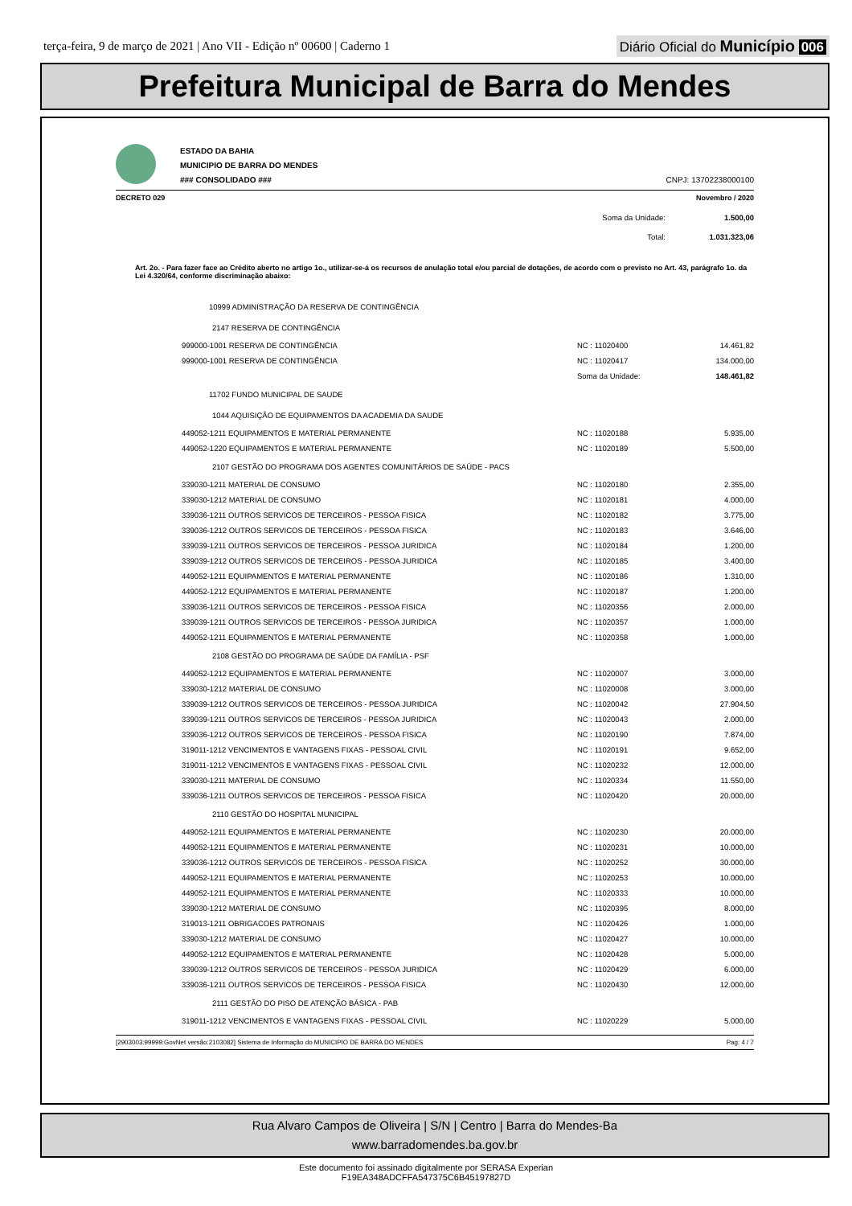terça-feira, 9 de março de 2021 | Ano VII - Edição nº 00600 | Caderno 1
Diário Oficial do Município 006
Prefeitura Municipal de Barra do Mendes
ESTADO DA BAHIA
MUNICIPIO DE BARRA DO MENDES
### CONSOLIDADO ###
CNPJ: 13702238000100
DECRETO 029 Novembro / 2020
| | Soma da Unidade: | 1.500,00 |
| | Total: | 1.031.323,06 |
Art. 2o. - Para fazer face ao Crédito aberto no artigo 1o., utilizar-se-á os recursos de anulação total e/ou parcial de dotações, de acordo com o previsto no Art. 43, parágrafo 1o. da Lei 4.320/64, conforme discriminação abaixo:
| 10999 ADMINISTRAÇÃO DA RESERVA DE CONTINGÊNCIA | | |
| 2147 RESERVA DE CONTINGÊNCIA | | |
| 999000-1001 RESERVA DE CONTINGÊNCIA | NC : 11020400 | 14.461,82 |
| 999000-1001 RESERVA DE CONTINGÊNCIA | NC : 11020417 | 134.000,00 |
| | Soma da Unidade: | 148.461,82 |
| 11702 FUNDO MUNICIPAL DE SAUDE | | |
| 1044 AQUISIÇÃO DE EQUIPAMENTOS DA ACADEMIA DA SAUDE | | |
| 449052-1211 EQUIPAMENTOS E MATERIAL PERMANENTE | NC : 11020188 | 5.935,00 |
| 449052-1220 EQUIPAMENTOS E MATERIAL PERMANENTE | NC : 11020189 | 5.500,00 |
| 2107 GESTÃO DO PROGRAMA DOS AGENTES COMUNITÁRIOS DE SAÚDE - PACS | | |
| 339030-1211 MATERIAL DE CONSUMO | NC : 11020180 | 2.355,00 |
| 339030-1212 MATERIAL DE CONSUMO | NC : 11020181 | 4.000,00 |
| 339036-1211 OUTROS SERVICOS DE TERCEIROS - PESSOA FISICA | NC : 11020182 | 3.775,00 |
| 339036-1212 OUTROS SERVICOS DE TERCEIROS - PESSOA FISICA | NC : 11020183 | 3.646,00 |
| 339039-1211 OUTROS SERVICOS DE TERCEIROS - PESSOA JURIDICA | NC : 11020184 | 1.200,00 |
| 339039-1212 OUTROS SERVICOS DE TERCEIROS - PESSOA JURIDICA | NC : 11020185 | 3.400,00 |
| 449052-1211 EQUIPAMENTOS E MATERIAL PERMANENTE | NC : 11020186 | 1.310,00 |
| 449052-1212 EQUIPAMENTOS E MATERIAL PERMANENTE | NC : 11020187 | 1.200,00 |
| 339036-1211 OUTROS SERVICOS DE TERCEIROS - PESSOA FISICA | NC : 11020356 | 2.000,00 |
| 339039-1211 OUTROS SERVICOS DE TERCEIROS - PESSOA JURIDICA | NC : 11020357 | 1.000,00 |
| 449052-1211 EQUIPAMENTOS E MATERIAL PERMANENTE | NC : 11020358 | 1.000,00 |
| 2108 GESTÃO DO PROGRAMA DE SAÚDE DA FAMÍLIA - PSF | | |
| 449052-1212 EQUIPAMENTOS E MATERIAL PERMANENTE | NC : 11020007 | 3.000,00 |
| 339030-1212 MATERIAL DE CONSUMO | NC : 11020008 | 3.000,00 |
| 339039-1212 OUTROS SERVICOS DE TERCEIROS - PESSOA JURIDICA | NC : 11020042 | 27.904,50 |
| 339039-1211 OUTROS SERVICOS DE TERCEIROS - PESSOA JURIDICA | NC : 11020043 | 2.000,00 |
| 339036-1212 OUTROS SERVICOS DE TERCEIROS - PESSOA FISICA | NC : 11020190 | 7.874,00 |
| 319011-1212 VENCIMENTOS E VANTAGENS FIXAS - PESSOAL CIVIL | NC : 11020191 | 9.652,00 |
| 319011-1212 VENCIMENTOS E VANTAGENS FIXAS - PESSOAL CIVIL | NC : 11020232 | 12.000,00 |
| 339030-1211 MATERIAL DE CONSUMO | NC : 11020334 | 11.550,00 |
| 339036-1211 OUTROS SERVICOS DE TERCEIROS - PESSOA FISICA | NC : 11020420 | 20.000,00 |
| 2110 GESTÃO DO HOSPITAL MUNICIPAL | | |
| 449052-1211 EQUIPAMENTOS E MATERIAL PERMANENTE | NC : 11020230 | 20.000,00 |
| 449052-1211 EQUIPAMENTOS E MATERIAL PERMANENTE | NC : 11020231 | 10.000,00 |
| 339036-1212 OUTROS SERVICOS DE TERCEIROS - PESSOA FISICA | NC : 11020252 | 30.000,00 |
| 449052-1211 EQUIPAMENTOS E MATERIAL PERMANENTE | NC : 11020253 | 10.000,00 |
| 449052-1211 EQUIPAMENTOS E MATERIAL PERMANENTE | NC : 11020333 | 10.000,00 |
| 339030-1212 MATERIAL DE CONSUMO | NC : 11020395 | 8.000,00 |
| 319013-1211 OBRIGACOES PATRONAIS | NC : 11020426 | 1.000,00 |
| 339030-1212 MATERIAL DE CONSUMO | NC : 11020427 | 10.000,00 |
| 449052-1212 EQUIPAMENTOS E MATERIAL PERMANENTE | NC : 11020428 | 5.000,00 |
| 339039-1212 OUTROS SERVICOS DE TERCEIROS - PESSOA JURIDICA | NC : 11020429 | 6.000,00 |
| 339036-1211 OUTROS SERVICOS DE TERCEIROS - PESSOA FISICA | NC : 11020430 | 12.000,00 |
| 2111 GESTÃO DO PISO DE ATENÇÃO BÁSICA - PAB | | |
| 319011-1212 VENCIMENTOS E VANTAGENS FIXAS - PESSOAL CIVIL | NC : 11020229 | 5.000,00 |
[2903003:99999:GovNet versão:2103082] Sistema de Informação do MUNICIPIO DE BARRA DO MENDES Pag: 4 / 7
Rua Alvaro Campos de Oliveira | S/N | Centro | Barra do Mendes-Ba
www.barradomendes.ba.gov.br
Este documento foi assinado digitalmente por SERASA Experian
F19EA348ADCFFA547375C6B45197827D